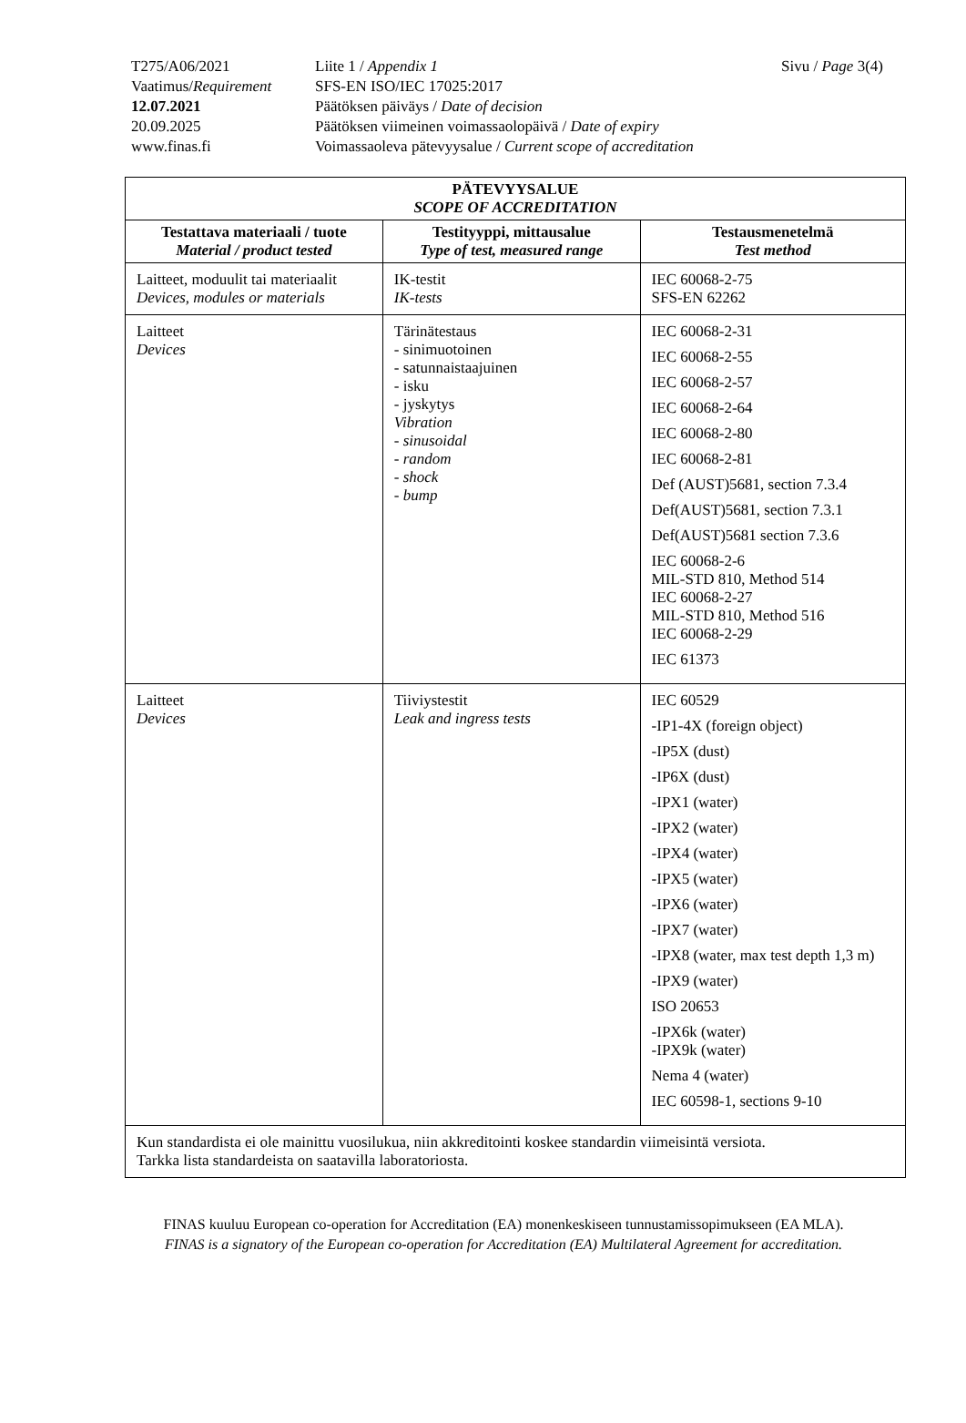Sivu / Page 3(4)
| T275/A06/2021 | Liite 1 / Appendix 1 |
| Vaatimus/ Requirement | SFS-EN ISO/IEC 17025:2017 |
| 12.07.2021 | Päätöksen päiväys / Date of decision |
| 20.09.2025 | Päätöksen viimeinen voimassaolopäivä / Date of expiry |
| www.finas.fi | Voimassaoleva pätevyysalue / Current scope of accreditation |
| PÄTEVYYSALUE SCOPE OF ACCREDITATION | | |
| --- | --- | --- |
| Testattava materiaali / tuote Material / product tested | Testityyppi, mittausalue Type of test, measured range | Testausmenetelmä Test method |
| Laitteet, moduulit tai materiaalit Devices, modules or materials | IK-testit IK-tests | IEC 60068-2-75 SFS-EN 62262 |
| Laitteet Devices | Tärinätestaus - sinimuotoinen - satunnaistaajuinen - isku - jyskytys Vibration - sinusoidal - random - shock - bump | IEC 60068-2-31 IEC 60068-2-55 IEC 60068-2-57 IEC 60068-2-64 IEC 60068-2-80 IEC 60068-2-81 Def (AUST)5681, section 7.3.4 Def(AUST)5681, section 7.3.1 Def(AUST)5681 section 7.3.6 IEC 60068-2-6 MIL-STD 810, Method 514 IEC 60068-2-27 MIL-STD 810, Method 516 IEC 60068-2-29 IEC 61373 |
| Laitteet Devices | Tiiviystestit Leak and ingress tests | IEC 60529 -IP1-4X (foreign object) -IP5X (dust) -IP6X (dust) -IPX1 (water) -IPX2 (water) -IPX4 (water) -IPX5 (water) -IPX6 (water) -IPX7 (water) -IPX8 (water, max test depth 1,3 m) -IPX9 (water) ISO 20653 -IPX6k (water) -IPX9k (water) Nema 4 (water) IEC 60598-1, sections 9-10 |
| Kun standardista ei ole mainittu vuosilukua, niin akkreditointi koskee standardin viimeisintä versiota. Tarkka lista standardeista on saatavilla laboratoriosta. | | |
FINAS kuuluu European co-operation for Accreditation (EA) monenkeskiseen tunnustamissopimukseen (EA MLA).
FINAS is a signatory of the European co-operation for Accreditation (EA) Multilateral Agreement for accreditation.